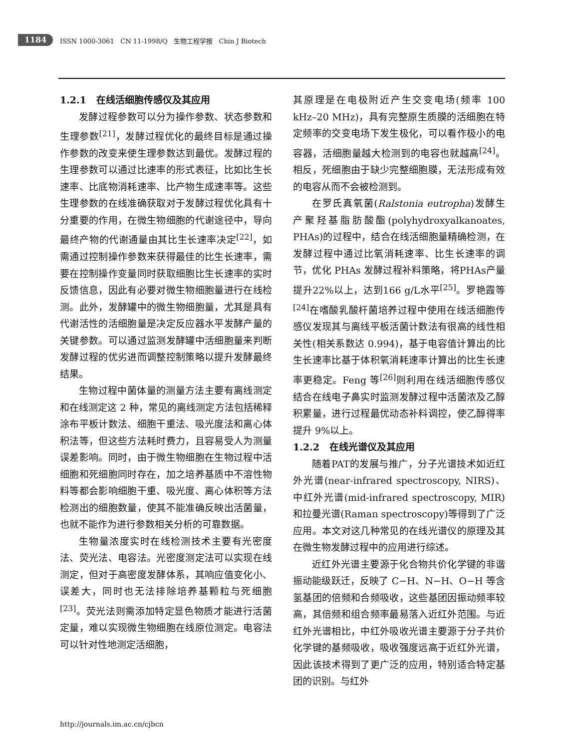1184
ISSN 1000-3061 CN 11-1998/Q 生物工程学报 Chin J Biotech
1.2.1 在线活细胞传感仪及其应用
发酵过程参数可以分为操作参数、状态参数和生理参数<sup>[21]</sup>，发酵过程优化的最终目标是通过操作参数的改变来使生理参数达到最优。发酵过程的生理参数可以通过比速率的形式表征，比如比生长速率、比底物消耗速率、比产物生成速率等。这些生理参数的在线准确获取对于发酵过程优化具有十分重要的作用，在微生物细胞的代谢途径中，导向最终产物的代谢通量由其比生长速率决定<sup>[22]</sup>，如需通过控制操作参数来获得最佳的比生长速率，需要在控制操作变量同时获取细胞比生长速率的实时反馈信息，因此有必要对微生物细胞量进行在线检测。此外，发酵罐中的微生物细胞量，尤其是具有代谢活性的活细胞量是决定反应器水平发酵产量的关键参数。可以通过监测发酵罐中活细胞量来判断发酵过程的优劣进而调整控制策略以提升发酵最终结果。
生物过程中菌体量的测量方法主要有离线测定和在线测定这 2 种，常见的离线测定方法包括稀释涂布平板计数法、细胞干重法、吸光度法和离心体积法等，但这些方法耗时费力，且容易受人为测量误差影响。同时，由于微生物细胞在生物过程中活细胞和死细胞同时存在，加之培养基质中不溶性物料等都会影响细胞干重、吸光度、离心体积等方法检测出的细胞数量，使其不能准确反映出活菌量，也就不能作为进行参数相关分析的可靠数据。
生物量浓度实时在线检测技术主要有光密度法、荧光法、电容法。光密度测定法可以实现在线测定，但对于高密度发酵体系，其响应值变化小、误差大，同时也无法排除培养基颗粒与死细胞<sup>[23]</sup>。荧光法则需添加特定显色物质才能进行活菌定量，难以实现微生物细胞在线原位测定。电容法可以针对性地测定活细胞，
其原理是在电极附近产生交变电场(频率 100 kHz–20 MHz)，具有完整原生质膜的活细胞在特定频率的交变电场下发生极化，可以看作极小的电容器，活细胞量越大检测到的电容也就越高<sup>[24]</sup>。相反，死细胞由于缺少完整细胞膜，无法形成有效的电容从而不会被检测到。
在罗氏真氧菌(Ralstonia eutropha)发酵生产聚羟基脂肪酸酯(polyhydroxyalkanoates, PHAs)的过程中，结合在线活细胞量精确检测，在发酵过程中通过比氧消耗速率、比生长速率的调节，优化 PHAs 发酵过程补料策略，将PHAs产量提升22%以上，达到166 g/L水平<sup>[25]</sup>。罗艳霞等<sup>[24]</sup>在嗜酸乳酸杆菌培养过程中使用在线活细胞传感仪发现其与离线平板活菌计数法有很高的线性相关性(相关系数达 0.994)，基于电容值计算出的比生长速率比基于体积氧消耗速率计算出的比生长速率更稳定。Feng 等<sup>[26]</sup>则利用在线活细胞传感仪结合在线电子鼻实时监测发酵过程中活菌浓及乙醇积累量，进行过程最优动态补料调控，使乙醇得率提升 9%以上。
1.2.2 在线光谱仪及其应用
随着PAT的发展与推广，分子光谱技术如近红外光谱(near-infrared spectroscopy, NIRS)、中红外光谱(mid-infrared spectroscopy, MIR)和拉曼光谱(Raman spectroscopy)等得到了广泛应用。本文对这几种常见的在线光谱仪的原理及其在微生物发酵过程中的应用进行综述。
近红外光谱主要源于化合物共价化学键的非谐振动能级跃迁，反映了 C−H、N−H、O−H 等含氢基团的倍频和合频吸收，这些基团因振动频率较高，其倍频和组合频率最易落入近红外范围。与近红外光谱相比，中红外吸收光谱主要源于分子共价化学键的基频吸收，吸收强度远高于近红外光谱，因此该技术得到了更广泛的应用，特别适合特定基团的识别。与红外
http://journals.im.ac.cn/cjbcn